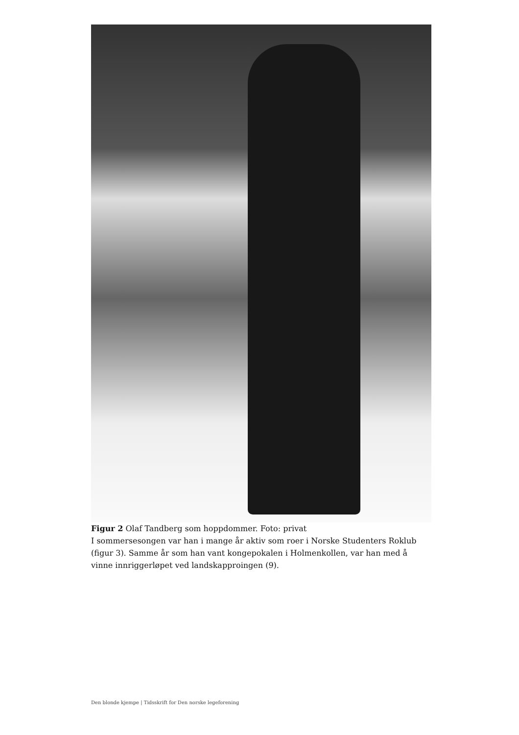Figur 2 Olaf Tandberg som hoppdommer. Foto: privat
I sommersesongen var han i mange år aktiv som roer i Norske Studenters Roklub (figur 3). Samme år som han vant kongepokalen i Holmenkollen, var han med å vinne innriggerløpet ved landskapproingen (9).
Den blonde kjempe | Tidsskrift for Den norske legeforening